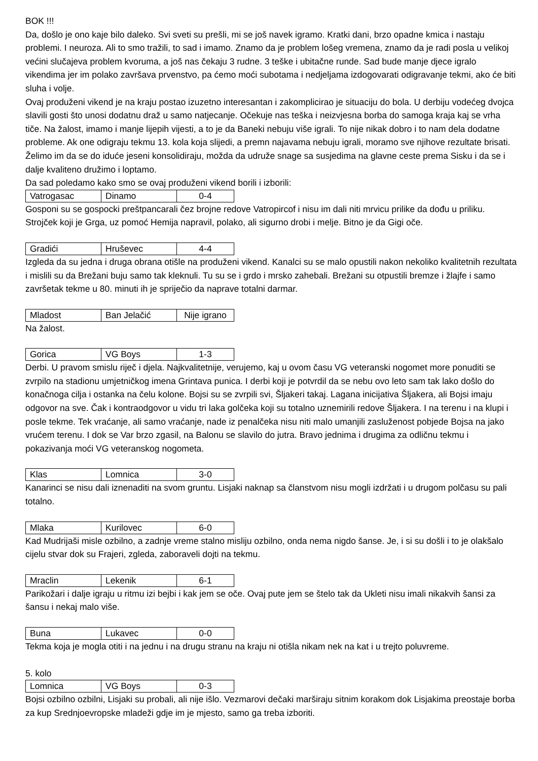BOK !!!
Da, došlo je ono kaje bilo daleko. Svi sveti su prešli, mi se još navek igramo. Kratki dani, brzo opadne kmica i nastaju problemi. I neuroza. Ali to smo tražili, to sad i imamo. Znamo da je problem lošeg vremena, znamo da je radi posla u velikoj većini slučajeva problem kvoruma, a još nas čekaju 3 rudne. 3 teške i ubitačne runde. Sad bude manje djece igralo vikendima jer im polako završava prvenstvo, pa ćemo moći subotama i nedjeljama izdogovarati odigravanje tekmi, ako će biti sluha i volje.
Ovaj produženi vikend je na kraju postao izuzetno interesantan i zakomplicirao je situaciju do bola. U derbiju vodećeg dvojca slavili gosti što unosi dodatnu draž u samo natjecanje. Očekuje nas teška i neizvjesna borba do samoga kraja kaj se vrha tiče. Na žalost, imamo i manje lijepih vijesti, a to je da Baneki nebuju više igrali. To nije nikak dobro i to nam dela dodatne probleme. Ak one odigraju tekmu 13. kola koja slijedi, a premn najavama nebuju igrali, moramo sve njihove rezultate brisati. Želimo im da se do iduće jeseni konsolidiraju, možda da udruže snage sa susjedima na glavne ceste prema Sisku i da se i dalje kvaliteno družimo i loptamo.
Da sad poledamo kako smo se ovaj produženi vikend borili i izborili:
| Vatrogasac | Dinamo | 0-4 |
Gosponi su se gospocki preštpancarali čez brojne redove Vatropircof i nisu im dali niti mrvicu prilike da dođu u priliku. Strojček koji je Grga, uz pomoć Hemija napravil, polako, ali sigurno drobi i melje. Bitno je da Gigi oče.
| Gradići | Hruševec | 4-4 |
Izgleda da su jedna i druga obrana otišle na produženi vikend. Kanalci su se malo opustili nakon nekoliko kvalitetnih rezultata i mislili su da Brežani buju samo tak kleknuli. Tu su se i grdo i mrsko zahebali. Brežani su otpustili bremze i žlajfe i samo završetak tekme u 80. minuti ih je spriječio da naprave totalni darmar.
| Mladost | Ban Jelačić | Nije igrano |
Na žalost.
| Gorica | VG Boys | 1-3 |
Derbi. U pravom smislu riječ i djela. Najkvalitetnije, verujemo, kaj u ovom času VG veteranski nogomet more ponuditi se zvrpilo na stadionu umjetničkog imena Grintava punica. I derbi koji je potvrdil da se nebu ovo leto sam tak lako došlo do konačnoga cilja i ostanka na čelu kolone. Bojsi su se zvrpili svi, Šljakeri takaj. Lagana inicijativa Šljakera, ali Bojsi imaju odgovor na sve. Čak i kontraodgovor u vidu tri laka golčeka koji su totalno uznemirili redove Šljakera. I na terenu i na klupi i posle tekme. Tek vraćanje, ali samo vraćanje, nade iz penalčeka nisu niti malo umanjili zasluženost pobjede Bojsa na jako vrućem terenu. I dok se Var brzo zgasil, na Balonu se slavilo do jutra. Bravo jednima i drugima za odličnu tekmu i pokazivanja moći VG veteranskog nogometa.
| Klas | Lomnica | 3-0 |
Kanarinci se nisu dali iznenaditi na svom gruntu. Lisjaki naknap sa članstvom nisu mogli izdržati i u drugom polčasu su pali totalno.
| Mlaka | Kurilovec | 6-0 |
Kad Mudrijaši misle ozbilno, a zadnje vreme stalno misliju ozbilno, onda nema nigdo šanse. Je, i si su došli i to je olakšalo cijelu stvar dok su Frajeri, zgleda, zaboraveli dojti na tekmu.
| Mraclin | Lekenik | 6-1 |
Parikožari i dalje igraju u ritmu izi bejbi i kak jem se oče. Ovaj pute jem se štelo tak da Ukleti nisu imali nikakvih šansi za šansu i nekaj malo više.
| Buna | Lukavec | 0-0 |
Tekma koja je mogla otiti i na jednu i na drugu stranu na kraju ni otišla nikam nek na kat i u trejto poluvreme.
5. kolo
| Lomnica | VG Boys | 0-3 |
Bojsi ozbilno ozbilni, Lisjaki su probali, ali nije išlo. Vezmarovi dečaki marširaju sitnim korakom dok Lisjakima preostaje borba za kup Srednjoevropske mladeži gdje im je mjesto, samo ga treba izboriti.